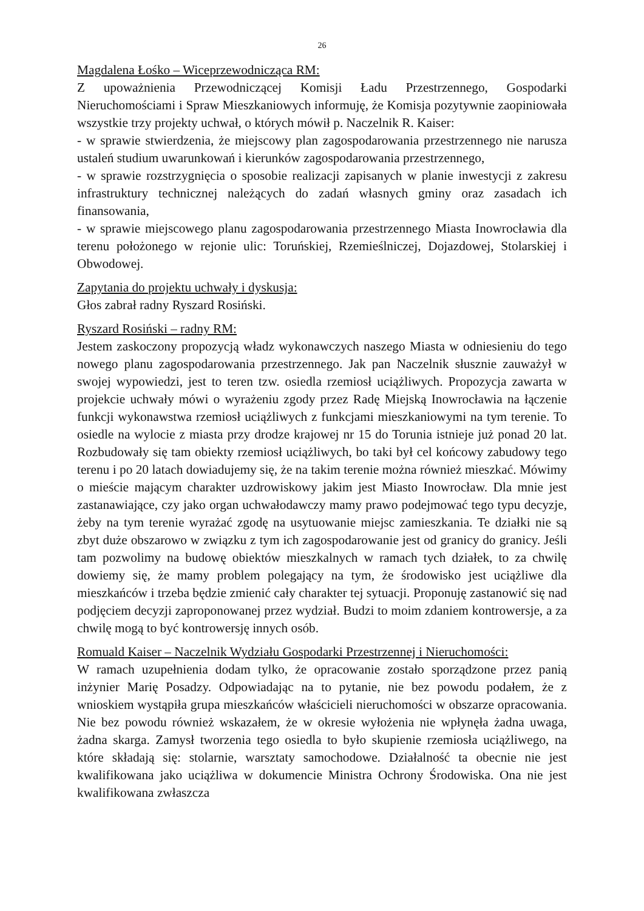26
Magdalena Łośko – Wiceprzewodnicząca RM:
Z upoważnienia Przewodniczącej Komisji Ładu Przestrzennego, Gospodarki Nieruchomościami i Spraw Mieszkaniowych informuję, że Komisja pozytywnie zaopiniowała wszystkie trzy projekty uchwał, o których mówił p. Naczelnik R. Kaiser:
- w sprawie stwierdzenia, że miejscowy plan zagospodarowania przestrzennego nie narusza ustaleń studium uwarunkowań i kierunków zagospodarowania przestrzennego,
- w sprawie rozstrzygnięcia o sposobie realizacji zapisanych w planie inwestycji z zakresu infrastruktury technicznej należących do zadań własnych gminy oraz zasadach ich finansowania,
- w sprawie miejscowego planu zagospodarowania przestrzennego Miasta Inowrocławia dla terenu położonego w rejonie ulic: Toruńskiej, Rzemieślniczej, Dojazdowej, Stolarskiej i Obwodowej.
Zapytania do projektu uchwały i dyskusja:
Głos zabrał radny Ryszard Rosiński.
Ryszard Rosiński – radny RM:
Jestem zaskoczony propozycją władz wykonawczych naszego Miasta w odniesieniu do tego nowego planu zagospodarowania przestrzennego. Jak pan Naczelnik słusznie zauważył w swojej wypowiedzi, jest to teren tzw. osiedla rzemiosł uciążliwych. Propozycja zawarta w projekcie uchwały mówi o wyrażeniu zgody przez Radę Miejską Inowrocławia na łączenie funkcji wykonawstwa rzemiosł uciążliwych z funkcjami mieszkaniowymi na tym terenie. To osiedle na wylocie z miasta przy drodze krajowej nr 15 do Torunia istnieje już ponad 20 lat. Rozbudowały się tam obiekty rzemiosł uciążliwych, bo taki był cel końcowy zabudowy tego terenu i po 20 latach dowiadujemy się, że na takim terenie można również mieszkać. Mówimy o mieście mającym charakter uzdrowiskowy jakim jest Miasto Inowrocław. Dla mnie jest zastanawiające, czy jako organ uchwałodawczy mamy prawo podejmować tego typu decyzje, żeby na tym terenie wyrażać zgodę na usytuowanie miejsc zamieszkania. Te działki nie są zbyt duże obszarowo w związku z tym ich zagospodarowanie jest od granicy do granicy. Jeśli tam pozwolimy na budowę obiektów mieszkalnych w ramach tych działek, to za chwilę dowiemy się, że mamy problem polegający na tym, że środowisko jest uciążliwe dla mieszkańców i trzeba będzie zmienić cały charakter tej sytuacji. Proponuję zastanowić się nad podjęciem decyzji zaproponowanej przez wydział. Budzi to moim zdaniem kontrowersje, a za chwilę mogą to być kontrowersję innych osób.
Romuald Kaiser – Naczelnik Wydziału Gospodarki Przestrzennej i Nieruchomości:
W ramach uzupełnienia dodam tylko, że opracowanie zostało sporządzone przez panią inżynier Marię Posadzy. Odpowiadając na to pytanie, nie bez powodu podałem, że z wnioskiem wystąpiła grupa mieszkańców właścicieli nieruchomości w obszarze opracowania. Nie bez powodu również wskazałem, że w okresie wyłożenia nie wpłynęła żadna uwaga, żadna skarga. Zamysł tworzenia tego osiedla to było skupienie rzemiosła uciążliwego, na które składają się: stolarnie, warsztaty samochodowe. Działalność ta obecnie nie jest kwalifikowana jako uciążliwa w dokumencie Ministra Ochrony Środowiska. Ona nie jest kwalifikowana zwłaszcza